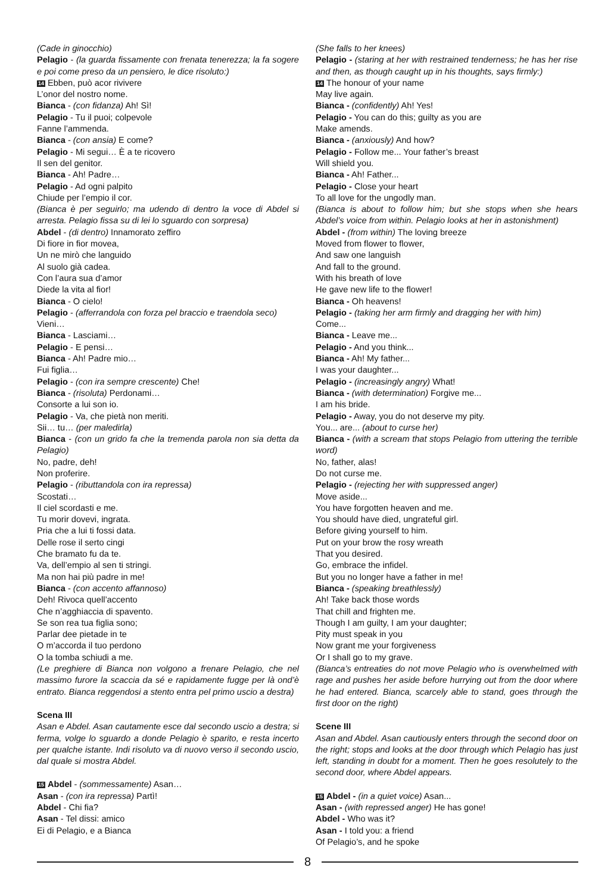(Cade in ginocchio)
Pelagio - (la guarda fissamente con frenata tenerezza; la fa sogere e poi come preso da un pensiero, le dice risoluto:)
14 Ebben, può acor rivivere
L’onor del nostro nome.
Bianca - (con fidanza) Ah! Sì!
Pelagio - Tu il puoi; colpevole
Fanne l’ammenda.
Bianca - (con ansia) E come?
Pelagio - Mi segui… È a te ricovero
Il sen del genitor.
Bianca - Ah! Padre…
Pelagio - Ad ogni palpito
Chiude per l’empio il cor.
(Bianca è per seguirlo; ma udendo di dentro la voce di Abdel si arresta. Pelagio fissa su di lei lo sguardo con sorpresa)
Abdel - (di dentro) Innamorato zeffiro
Di fiore in fior movea,
Un ne mirò che languido
Al suolo già cadea.
Con l’aura sua d’amor
Diede la vita al fior!
Bianca - O cielo!
Pelagio - (afferrandola con forza pel braccio e traendola seco)
Vieni…
Bianca - Lasciami…
Pelagio - E pensi…
Bianca - Ah! Padre mio…
Fui figlia…
Pelagio - (con ira sempre crescente) Che!
Bianca - (risoluta) Perdonami…
Consorte a lui son io.
Pelagio - Va, che pietà non meriti.
Sii… tu… (per maledirla)
Bianca - (con un grido fa che la tremenda parola non sia detta da Pelagio)
No, padre, deh!
Non proferire.
Pelagio - (ributtandola con ira repressa)
Scostati…
Il ciel scordasti e me.
Tu morir dovevi, ingrata.
Pria che a lui ti fossi data.
Delle rose il serto cingi
Che bramato fu da te.
Va, dell’empio al sen ti stringi.
Ma non hai più padre in me!
Bianca - (con accento affannoso)
Deh! Rivoca quell’accento
Che n’agghiaccia di spavento.
Se son rea tua figlia sono;
Parlar dee pietade in te
O m’accorda il tuo perdono
O la tomba schiudi a me.
(Le preghiere di Bianca non volgono a frenare Pelagio, che nel massimo furore la scaccia da sé e rapidamente fugge per là ond’è entrato. Bianca reggendosi a stento entra pel primo uscio a destra)
Scena III
Asan e Abdel. Asan cautamente esce dal secondo uscio a destra; si ferma, volge lo sguardo a donde Pelagio è sparito, e resta incerto per qualche istante. Indi risoluto va di nuovo verso il secondo uscio, dal quale si mostra Abdel.
15 Abdel - (sommessamente) Asan…
Asan - (con ira repressa) Partì!
Abdel - Chi fia?
Asan - Tel dissi: amico
Ei di Pelagio, e a Bianca
(She falls to her knees)
Pelagio - (staring at her with restrained tenderness; he has her rise and then, as though caught up in his thoughts, says firmly:)
14 The honour of your name
May live again.
Bianca - (confidently) Ah! Yes!
Pelagio - You can do this; guilty as you are
Make amends.
Bianca - (anxiously) And how?
Pelagio - Follow me... Your father’s breast
Will shield you.
Bianca - Ah! Father...
Pelagio - Close your heart
To all love for the ungodly man.
(Bianca is about to follow him; but she stops when she hears Abdel’s voice from within. Pelagio looks at her in astonishment)
Abdel - (from within) The loving breeze
Moved from flower to flower,
And saw one languish
And fall to the ground.
With his breath of love
He gave new life to the flower!
Bianca - Oh heavens!
Pelagio - (taking her arm firmly and dragging her with him)
Come...
Bianca - Leave me...
Pelagio - And you think...
Bianca - Ah! My father...
I was your daughter...
Pelagio - (increasingly angry) What!
Bianca - (with determination) Forgive me...
I am his bride.
Pelagio - Away, you do not deserve my pity.
You... are... (about to curse her)
Bianca - (with a scream that stops Pelagio from uttering the terrible word)
No, father, alas!
Do not curse me.
Pelagio - (rejecting her with suppressed anger)
Move aside...
You have forgotten heaven and me.
You should have died, ungrateful girl.
Before giving yourself to him.
Put on your brow the rosy wreath
That you desired.
Go, embrace the infidel.
But you no longer have a father in me!
Bianca - (speaking breathlessly)
Ah! Take back those words
That chill and frighten me.
Though I am guilty, I am your daughter;
Pity must speak in you
Now grant me your forgiveness
Or I shall go to my grave.
(Bianca’s entreaties do not move Pelagio who is overwhelmed with rage and pushes her aside before hurrying out from the door where he had entered. Bianca, scarcely able to stand, goes through the first door on the right)
Scene III
Asan and Abdel. Asan cautiously enters through the second door on the right; stops and looks at the door through which Pelagio has just left, standing in doubt for a moment. Then he goes resolutely to the second door, where Abdel appears.
15 Abdel - (in a quiet voice) Asan...
Asan - (with repressed anger) He has gone!
Abdel - Who was it?
Asan - I told you: a friend
Of Pelagio’s, and he spoke
8